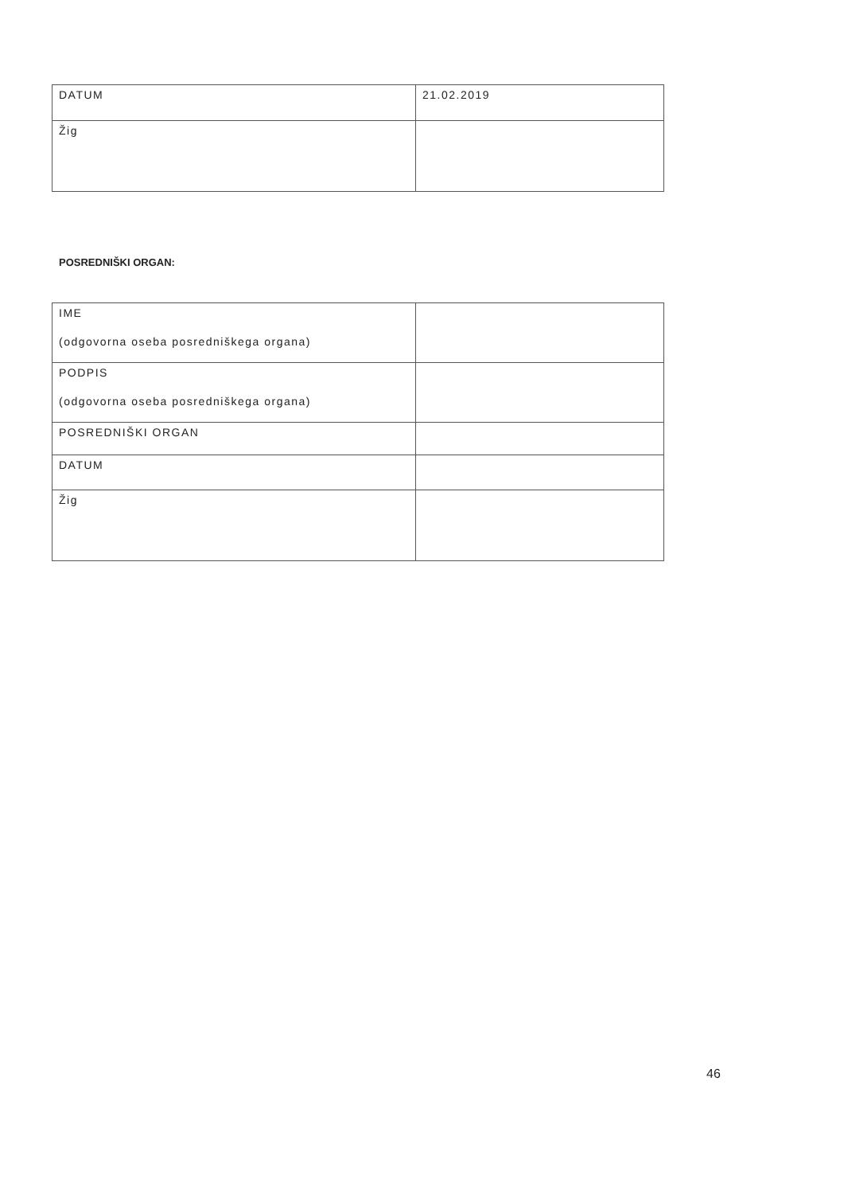| DATUM | 21.02.2019 |
| Žig | |
POSREDNIŠKI ORGAN:
| IME (odgovorna oseba posredniškega organa) | |
| PODPIS (odgovorna oseba posredniškega organa) | |
| POSREDNIŠKI ORGAN | |
| DATUM | |
| Žig | |
46